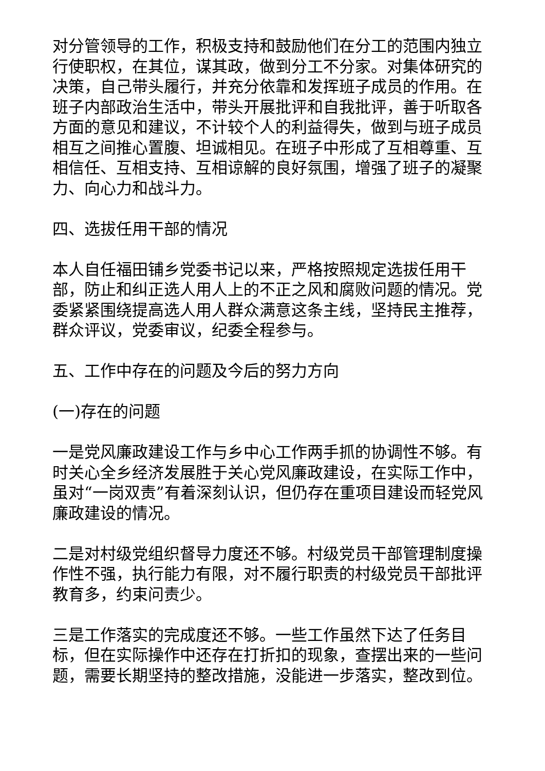对分管领导的工作，积极支持和鼓励他们在分工的范围内独立行使职权，在其位，谋其政，做到分工不分家。对集体研究的决策，自己带头履行，并充分依靠和发挥班子成员的作用。在班子内部政治生活中，带头开展批评和自我批评，善于听取各方面的意见和建议，不计较个人的利益得失，做到与班子成员相互之间推心置腹、坦诚相见。在班子中形成了互相尊重、互相信任、互相支持、互相谅解的良好氛围，增强了班子的凝聚力、向心力和战斗力。
四、选拔任用干部的情况
本人自任福田铺乡党委书记以来，严格按照规定选拔任用干部，防止和纠正选人用人上的不正之风和腐败问题的情况。党委紧紧围绕提高选人用人群众满意这条主线，坚持民主推荐，群众评议，党委审议，纪委全程参与。
五、工作中存在的问题及今后的努力方向
(一)存在的问题
一是党风廉政建设工作与乡中心工作两手抓的协调性不够。有时关心全乡经济发展胜于关心党风廉政建设，在实际工作中，虽对“一岗双责”有着深刻认识，但仍存在重项目建设而轻党风廉政建设的情况。
二是对村级党组织督导力度还不够。村级党员干部管理制度操作性不强，执行能力有限，对不履行职责的村级党员干部批评教育多，约束问责少。
三是工作落实的完成度还不够。一些工作虽然下达了任务目标，但在实际操作中还存在打折扣的现象，查摆出来的一些问题，需要长期坚持的整改措施，没能进一步落实，整改到位。